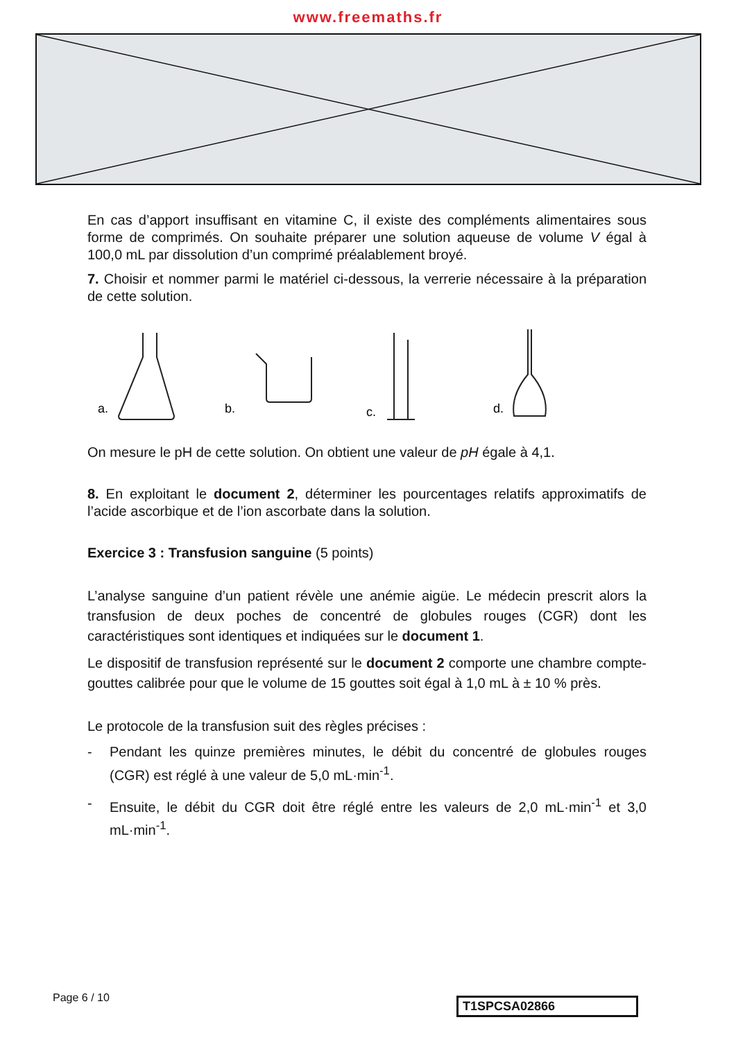www.freemaths.fr
En cas d’apport insuffisant en vitamine C, il existe des compléments alimentaires sous forme de comprimés. On souhaite préparer une solution aqueuse de volume V égal à 100,0 mL par dissolution d’un comprimé préalablement broyé.
7. Choisir et nommer parmi le matériel ci-dessous, la verrerie nécessaire à la préparation de cette solution.
a.
b.
c.
d.
On mesure le pH de cette solution. On obtient une valeur de pH égale à 4,1.
8. En exploitant le document 2, déterminer les pourcentages relatifs approximatifs de l’acide ascorbique et de l’ion ascorbate dans la solution.
Exercice 3 : Transfusion sanguine (5 points)
L’analyse sanguine d’un patient révèle une anémie aigüe. Le médecin prescrit alors la transfusion de deux poches de concentré de globules rouges (CGR) dont les caractéristiques sont identiques et indiquées sur le document 1.
Le dispositif de transfusion représenté sur le document 2 comporte une chambre compte-gouttes calibrée pour que le volume de 15 gouttes soit égal à 1,0 mL à ± 10 % près.
Le protocole de la transfusion suit des règles précises :
- Pendant les quinze premières minutes, le débit du concentré de globules rouges (CGR) est réglé à une valeur de 5,0 mL·min<sup>-1</sup>.
- Ensuite, le débit du CGR doit être réglé entre les valeurs de 2,0 mL·min<sup>-1</sup> et 3,0 mL·min<sup>-1</sup>.
Page 6 / 10 T1SPCSA02866